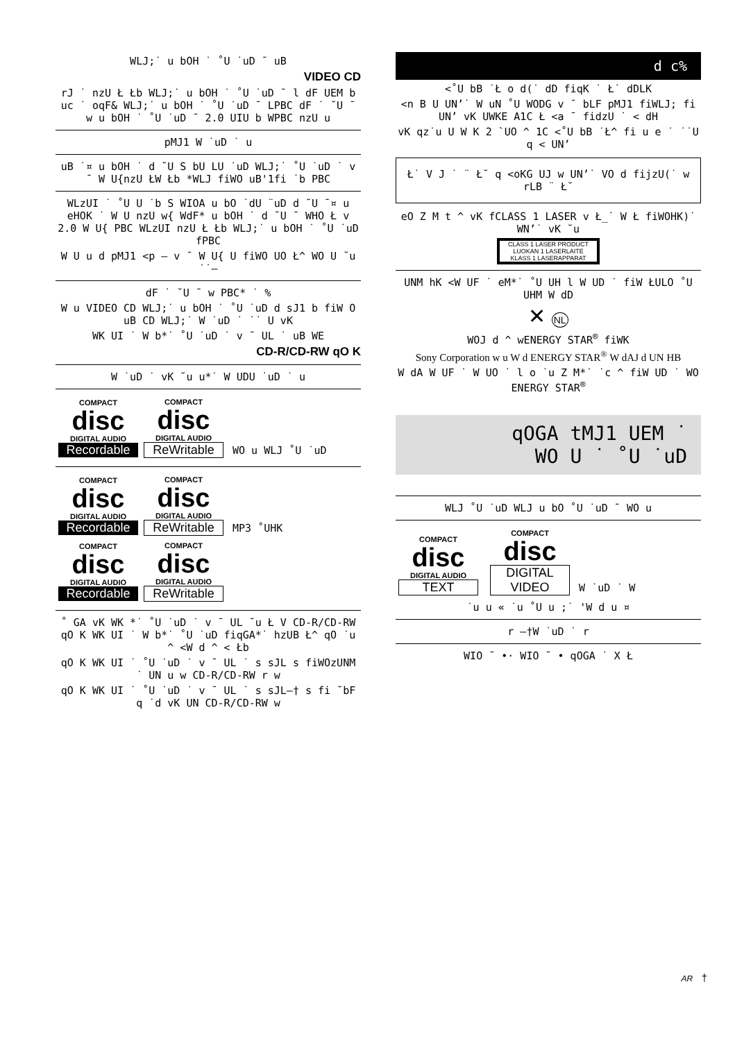WLJ;˙ u bOH ˙ ˚U ˙uD ¯ uB
VIDEO CD
rJ ˙ nzU Ł Łb WLJ;˙ u bOH ˙ ˚U ˙uD ¯ l dF UEM b uc ˙ oqF& WLJ;˙ u bOH ˙ ˚U ˙uD ¯ LPBC dF ˙ ˘U ¯ w u bOH ˙ ˚U ˙uD ¯ 2.0 UIU b WPBC nzU u
pMJ1 W ˙uD ˙ u
uB ˙¤ u bOH ˙ d ˘U S bU LU ˙uD WLJ;˙ ˚U ˙uD ˙ v ¯ W U{nzU ŁW Łb *WLJ fiWO uB'1fi ˙b PBC
WLzUI ˙ ˚U U ˙b S WIOA u bO ˙dU ¨uD d ˘U ¯¤ u eHOK ˙ W U nzU w{ WdF* u bOH ˙ d ˘U ¯ WHO Ł v 2.0 W U{ PBC WLzUI nzU Ł Łb WLJ;˙ u bOH ˙ ˚U ˙uD fPBC
W U u d pMJ1 <p — v ¯ W U{ U fiWO UO Ł^ WO U ˘u ˙˙—
dF ˙ ˘U ¯ w PBC* ˙ %
W u VIDEO CD WLJ;˙ u bOH ˙ ˚U ˙uD d sJ1 b fiW O uB CD WLJ;˙ W ˙uD ˙ ˙˙ U vK
WK UI ˙ W b*˙ ˚U ˙uD ˙ v ¯ UL ˙ uB WE
CD-R/CD-RW qO K
W ˙uD ˙ vK ˘u u*˙ W UDU ˙uD ˙ u
COMPACT
disc
DIGITAL AUDIO
Recordable
COMPACT
disc
DIGITAL AUDIO
ReWritable
WO u WLJ ˚U ˙uD
COMPACT
disc
DIGITAL AUDIO
Recordable
COMPACT
disc
DIGITAL AUDIO
ReWritable
MP3 ˚UHK
COMPACT
disc
DIGITAL AUDIO
Recordable
COMPACT
disc
DIGITAL AUDIO
ReWritable
˚ GA vK WK *˙ ˚U ˙uD ˙ v ¯ UL ˘u Ł V CD-R/CD-RW qO K WK UI ˙ W b*˙ ˚U ˙uD fiqGA*˙ hzUB Ł^ qO ˙u ^ <W d ^ < Łb
qO K WK UI ˙ ˚U ˙uD ˙ v ¯ UL ˙ s sJL s fiWOzUNM ˙ UN u w CD-R/CD-RW r w
qO K WK UI ˙ ˚U ˙uD ˙ v ¯ UL ˙ s sJL–† s fi ˘bF q ˙d vK UN CD-R/CD-RW w
d c%
<˚U bB ˙Ł o d(˙ dD fiqK ˙ Ł˙ dDLK
<n B U UN’˙ W uN ˚U WODG v ¯ bLF pMJ1 fiWLJ; fi UN’ vK UWKE A1C Ł <a ¯ fidzU ˙ < dH
vK qz˙u U W K 2 `UO ^ 1C <˚U bB ˙Ł^ fi u e ˙ ˙˙U q < UN’
Ł˙ V J ˙ ¨ Ł˘ q <oKG UJ w UN’˙ VO d fijzU(˙ w rLB ¨ Ł˘
eO Z M t ^ vK fCLASS 1 LASER v Ł_˙ W Ł fiWOHK)˙ WN’˙ vK ˘u
CLASS 1 LASER PRODUCT
LUOKAN 1 LASERLAITE
KLASS 1 LASERAPPARAT
UNM hK <W UF ˙ eM*˙ ˚U UH l W UD ˙ fiW ŁULO ˚U UHM W dD
✕ NL
WOJ d ^ wENERGY STAR<sup>®</sup> fiWK
Sony Corporation w u W d ENERGY STAR<sup>®</sup> W dAJ d UN HB
W dA W UF ˙ W UO ˙ l o ˙u Z M*˙ ˙c ^ fiW UD ˙ WO ENERGY STAR<sup>®</sup>
qOGA tMJ1 UEM ˙
WO U ˙ ˚U ˙uD
WLJ ˚U ˙uD WLJ u bO ˚U ˙uD ¯ WO u
COMPACT
disc
DIGITAL AUDIO
TEXT
COMPACT
disc
DIGITAL VIDEO
W ˙uD ˙ W
˙u u « ˙u ˚U u ;˙ 'W d u ¤
r –†W ˙uD ˙ r
WIO ˘ •· WIO ˘ • qOGA ˙ X Ł
AR †